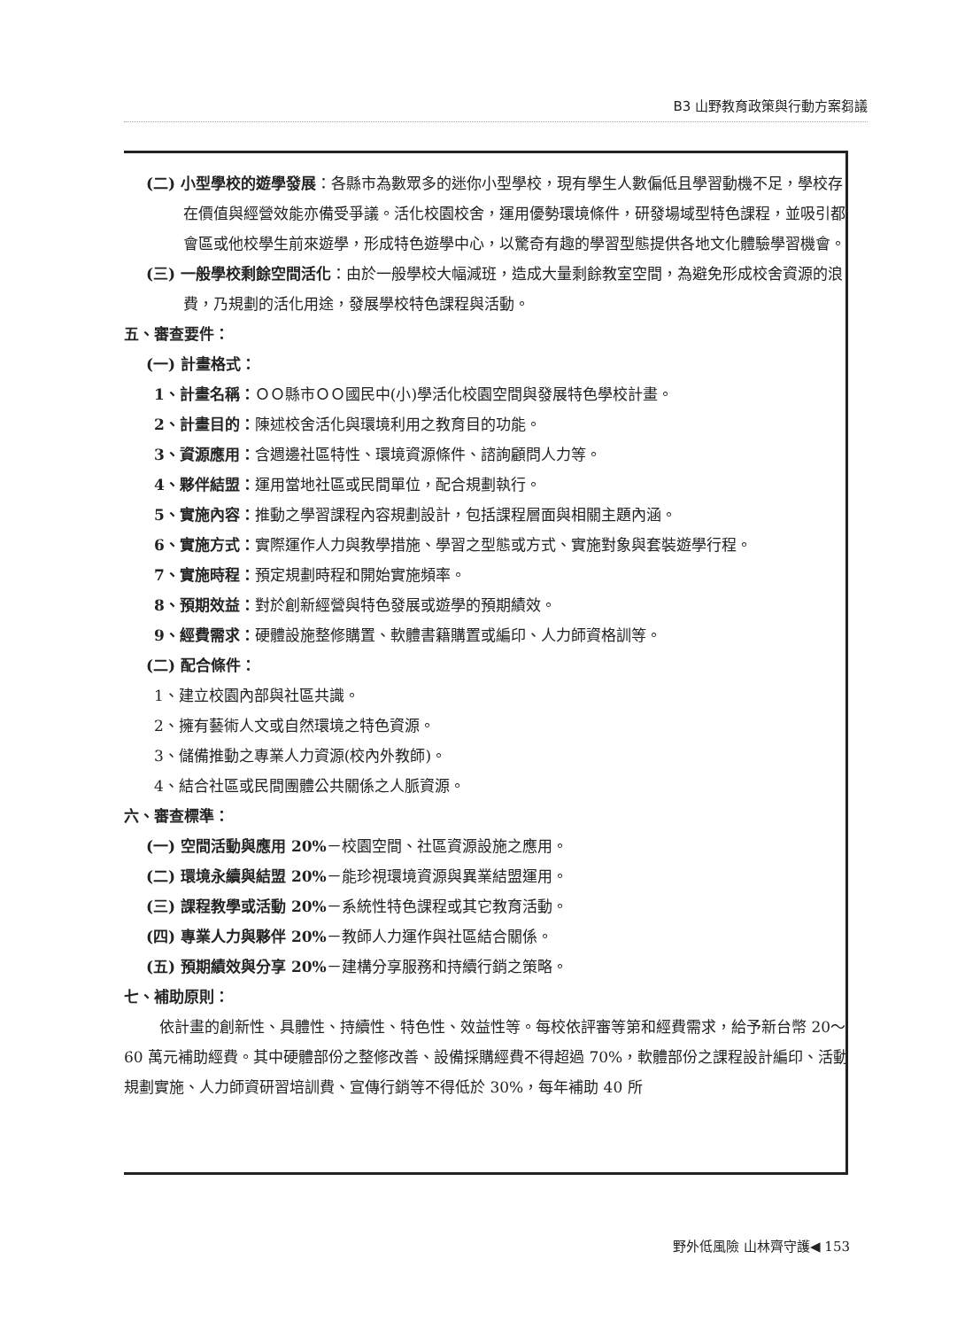B3 山野教育政策與行動方案芻議
(二) 小型學校的遊學發展：各縣市為數眾多的迷你小型學校，現有學生人數偏低且學習動機不足，學校存在價值與經營效能亦備受爭議。活化校園校舍，運用優勢環境條件，研發場域型特色課程，並吸引都會區或他校學生前來遊學，形成特色遊學中心，以驚奇有趣的學習型態提供各地文化體驗學習機會。
(三) 一般學校剩餘空間活化：由於一般學校大幅減班，造成大量剩餘教室空間，為避免形成校舍資源的浪費，乃規劃的活化用途，發展學校特色課程與活動。
五、審查要件：
(一) 計畫格式：
1、計畫名稱：ＯＯ縣市ＯＯ國民中(小)學活化校園空間與發展特色學校計畫。
2、計畫目的：陳述校舍活化與環境利用之教育目的功能。
3、資源應用：含週邊社區特性、環境資源條件、諮詢顧問人力等。
4、夥伴結盟：運用當地社區或民間單位，配合規劃執行。
5、實施內容：推動之學習課程內容規劃設計，包括課程層面與相關主題內涵。
6、實施方式：實際運作人力與教學措施、學習之型態或方式、實施對象與套裝遊學行程。
7、實施時程：預定規劃時程和開始實施頻率。
8、預期效益：對於創新經營與特色發展或遊學的預期績效。
9、經費需求：硬體設施整修購置、軟體書籍購置或編印、人力師資格訓等。
(二) 配合條件：
1、建立校園內部與社區共識。
2、擁有藝術人文或自然環境之特色資源。
3、儲備推動之專業人力資源(校內外教師)。
4、結合社區或民間團體公共關係之人脈資源。
六、審查標準：
(一) 空間活動與應用 20%－校園空間、社區資源設施之應用。
(二) 環境永續與結盟 20%－能珍視環境資源與異業結盟運用。
(三) 課程教學或活動 20%－系統性特色課程或其它教育活動。
(四) 專業人力與夥伴 20%－教師人力運作與社區結合關係。
(五) 預期績效與分享 20%－建構分享服務和持續行銷之策略。
七、補助原則：
依計畫的創新性、具體性、持續性、特色性、效益性等。每校依評審等第和經費需求，給予新台幣 20～60 萬元補助經費。其中硬體部份之整修改善、設備採購經費不得超過 70%，軟體部份之課程設計編印、活動規劃實施、人力師資研習培訓費、宣傳行銷等不得低於 30%，每年補助 40 所
野外低風險 山林齊守護◀ 153